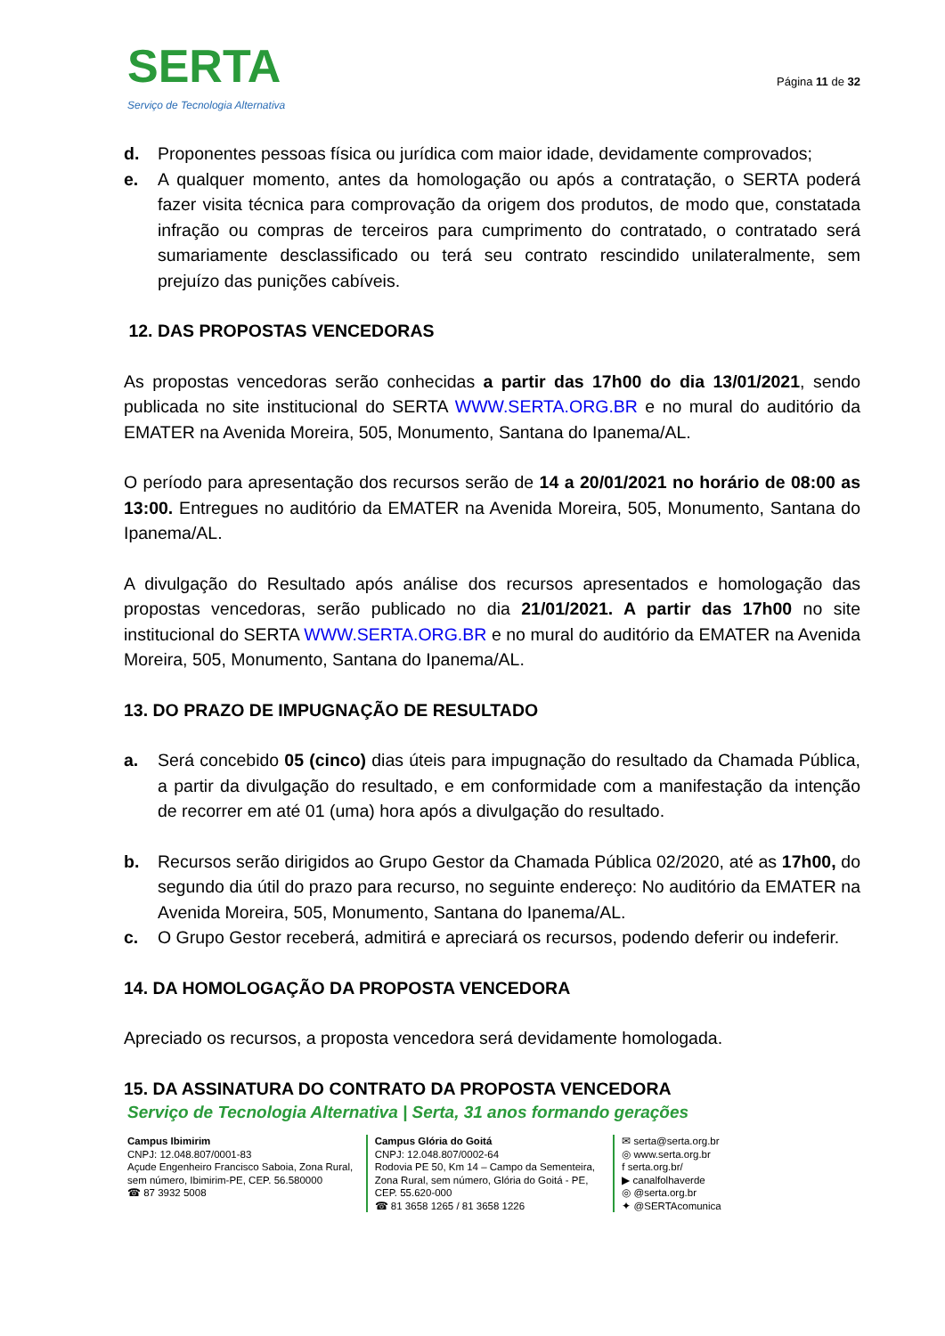SERTA
Serviço de Tecnologia Alternativa
Página 11 de 32
d. Proponentes pessoas física ou jurídica com maior idade, devidamente comprovados;
e. A qualquer momento, antes da homologação ou após a contratação, o SERTA poderá fazer visita técnica para comprovação da origem dos produtos, de modo que, constatada infração ou compras de terceiros para cumprimento do contratado, o contratado será sumariamente desclassificado ou terá seu contrato rescindido unilateralmente, sem prejuízo das punições cabíveis.
12. DAS PROPOSTAS VENCEDORAS
As propostas vencedoras serão conhecidas a partir das 17h00 do dia 13/01/2021, sendo publicada no site institucional do SERTA WWW.SERTA.ORG.BR e no mural do auditório da EMATER na Avenida Moreira, 505, Monumento, Santana do Ipanema/AL.
O período para apresentação dos recursos serão de 14 a 20/01/2021 no horário de 08:00 as 13:00. Entregues no auditório da EMATER na Avenida Moreira, 505, Monumento, Santana do Ipanema/AL.
A divulgação do Resultado após análise dos recursos apresentados e homologação das propostas vencedoras, serão publicado no dia 21/01/2021. A partir das 17h00 no site institucional do SERTA WWW.SERTA.ORG.BR e no mural do auditório da EMATER na Avenida Moreira, 505, Monumento, Santana do Ipanema/AL.
13. DO PRAZO DE IMPUGNAÇÃO DE RESULTADO
a. Será concebido 05 (cinco) dias úteis para impugnação do resultado da Chamada Pública, a partir da divulgação do resultado, e em conformidade com a manifestação da intenção de recorrer em até 01 (uma) hora após a divulgação do resultado.
b. Recursos serão dirigidos ao Grupo Gestor da Chamada Pública 02/2020, até as 17h00, do segundo dia útil do prazo para recurso, no seguinte endereço: No auditório da EMATER na Avenida Moreira, 505, Monumento, Santana do Ipanema/AL.
c. O Grupo Gestor receberá, admitirá e apreciará os recursos, podendo deferir ou indeferir.
14. DA HOMOLOGAÇÃO DA PROPOSTA VENCEDORA
Apreciado os recursos, a proposta vencedora será devidamente homologada.
15. DA ASSINATURA DO CONTRATO DA PROPOSTA VENCEDORA
Serviço de Tecnologia Alternativa | Serta, 31 anos formando gerações
Campus Ibimirim
CNPJ: 12.048.807/0001-83
Açude Engenheiro Francisco Saboia, Zona Rural, sem número, Ibimirim-PE, CEP. 56.580000
☎ 87 3932 5008
Campus Glória do Goitá
CNPJ: 12.048.807/0002-64
Rodovia PE 50, Km 14 – Campo da Sementeira, Zona Rural, sem número, Glória do Goitá - PE, CEP. 55.620-000
☎ 81 3658 1265 / 81 3658 1226
✉ serta@serta.org.br
◎ www.serta.org.br
f serta.org.br/
▶ canalfolhaverde
◎ @serta.org.br
✦ @SERTAcomunica